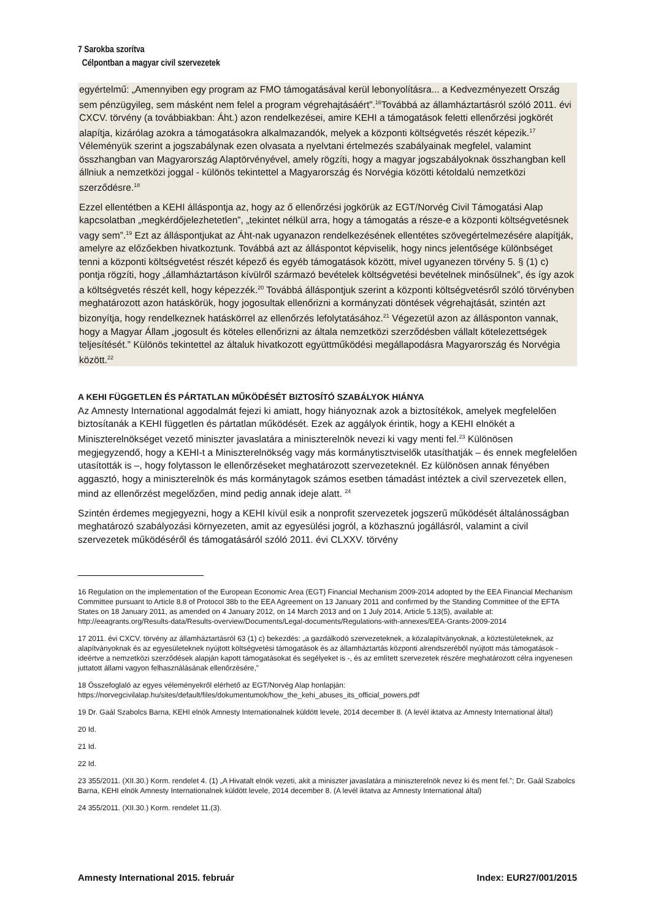7 Sarokba szorítva
Célpontban a magyar civil szervezetek
egyértelmű: „Amennyiben egy program az FMO támogatásával kerül lebonyolításra... a Kedvezményezett Ország sem pénzügyileg, sem másként nem felel a program végrehajtásáért”.<sup>16</sup>Továbbá az államháztartásról szóló 2011. évi CXCV. törvény (a továbbiakban: Áht.) azon rendelkezései, amire KEHI a támogatások feletti ellenőrzési jogkörét alapítja, kizárólag azokra a támogatásokra alkalmazandók, melyek a központi költségvetés részét képezik.<sup>17</sup> Véleményük szerint a jogszabálynak ezen olvasata a nyelvtani értelmezés szabályainak megfelel, valamint összhangban van Magyarország Alaptörvényével, amely rögzíti, hogy a magyar jogszabályoknak összhangban kell állniuk a nemzetközi joggal - különös tekintettel a Magyarország és Norvégia közötti kétoldalú nemzetközi szerződésre.<sup>18</sup>
Ezzel ellentétben a KEHI álláspontja az, hogy az ő ellenőrzési jogkörük az EGT/Norvég Civil Támogatási Alap kapcsolatban „megkérdőjelezhetetlen”, „tekintet nélkül arra, hogy a támogatás a része-e a központi költségvetésnek vagy sem”.<sup>19</sup> Ezt az álláspontjukat az Áht-nak ugyanazon rendelkezésének ellentétes szövegértelmezésére alapítják, amelyre az előzőekben hivatkoztunk. Továbbá azt az álláspontot képviselik, hogy nincs jelentősége különbséget tenni a központi költségvetést részét képező és egyéb támogatások között, mivel ugyanezen törvény 5. § (1) c) pontja rögzíti, hogy „államháztartáson kívülről származó bevételek költségvetési bevételnek minősülnek”, és így azok a költségvetés részét kell, hogy képezzék.<sup>20</sup> Továbbá álláspontjuk szerint a központi költségvetésről szóló törvényben meghatározott azon hatáskörük, hogy jogosultak ellenőrizni a kormányzati döntések végrehajtását, szintén azt bizonyítja, hogy rendelkeznek hatáskörrel az ellenőrzés lefolytatásához.<sup>21</sup> Végezetül azon az állásponton vannak, hogy a Magyar Állam „jogosult és köteles ellenőrizni az általa nemzetközi szerződésben vállalt kötelezettségek teljesítését.” Különös tekintettel az általuk hivatkozott együttműködési megállapodásra Magyarország és Norvégia között.<sup>22</sup>
A KEHI FÜGGETLEN ÉS PÁRTATLAN MŰKÖDÉSÉT BIZTOSÍTÓ SZABÁLYOK HIÁNYA
Az Amnesty International aggodalmát fejezi ki amiatt, hogy hiányoznak azok a biztosítékok, amelyek megfelelően biztosítanák a KEHI független és pártatlan működését. Ezek az aggályok érintik, hogy a KEHI elnökét a Miniszterelnökséget vezető miniszter javaslatára a miniszterelnök nevezi ki vagy menti fel.<sup>23</sup> Különösen megjegyzendő, hogy a KEHI-t a Miniszterelnökség vagy más kormánytisztviselők utasíthatják – és ennek megfelelően utasították is –, hogy folytasson le ellenőrzéseket meghatározott szervezeteknél. Ez különösen annak fényében aggasztó, hogy a miniszterelnök és más kormánytagok számos esetben támadást intéztek a civil szervezetek ellen, mind az ellenőrzést megelőzően, mind pedig annak ideje alatt. <sup>24</sup>
Szintén érdemes megjegyezni, hogy a KEHI kívül esik a nonprofit szervezetek jogszerű működését általánosságban meghatározó szabályozási környezeten, amit az egyesülési jogról, a közhasznú jogállásról, valamint a civil szervezetek működéséről és támogatásáról szóló 2011. évi CLXXV. törvény
16 Regulation on the implementation of the European Economic Area (EGT) Financial Mechanism 2009-2014 adopted by the EEA Financial Mechanism Committee pursuant to Article 8.8 of Protocol 38b to the EEA Agreement on 13 January 2011 and confirmed by the Standing Committee of the EFTA States on 18 January 2011, as amended on 4 January 2012, on 14 March 2013 and on 1 July 2014, Article 5.13(5), available at: http://eeagrants.org/Results-data/Results-overview/Documents/Legal-documents/Regulations-with-annexes/EEA-Grants-2009-2014
17 2011. évi CXCV. törvény az államháztartásról 63 (1) c) bekezdés: „a gazdálkodó szervezeteknek, a közalapítványoknak, a köztestületeknek, az alapítványoknak és az egyesületeknek nyújtott költségvetési támogatások és az államháztartás központi alrendszeréből nyújtott más támogatások - ideértve a nemzetközi szerződések alapján kapott támogatásokat és segélyeket is -, és az említett szervezetek részére meghatározott célra ingyenesen juttatott állami vagyon felhasználásának ellenőrzésére,”
18 Összefoglaló az egyes véleményekről elérhető az EGT/Norvég Alap honlapján:
https://norvegcivilalap.hu/sites/default/files/dokumentumok/how_the_kehi_abuses_its_official_powers.pdf
19 Dr. Gaál Szabolcs Barna, KEHI elnök Amnesty Internationalnek küldött levele, 2014 december 8. (A levél iktatva az Amnesty International által)
20 Id.
21 Id.
22 Id.
23 355/2011. (XII.30.) Korm. rendelet 4. (1) „A Hivatalt elnök vezeti, akit a miniszter javaslatára a miniszterelnök nevez ki és ment fel.”; Dr. Gaál Szabolcs Barna, KEHI elnök Amnesty Internationalnek küldött levele, 2014 december 8. (A levél iktatva az Amnesty International által)
24 355/2011. (XII.30.) Korm. rendelet 11.(3).
Amnesty International 2015. február Index: EUR27/001/2015